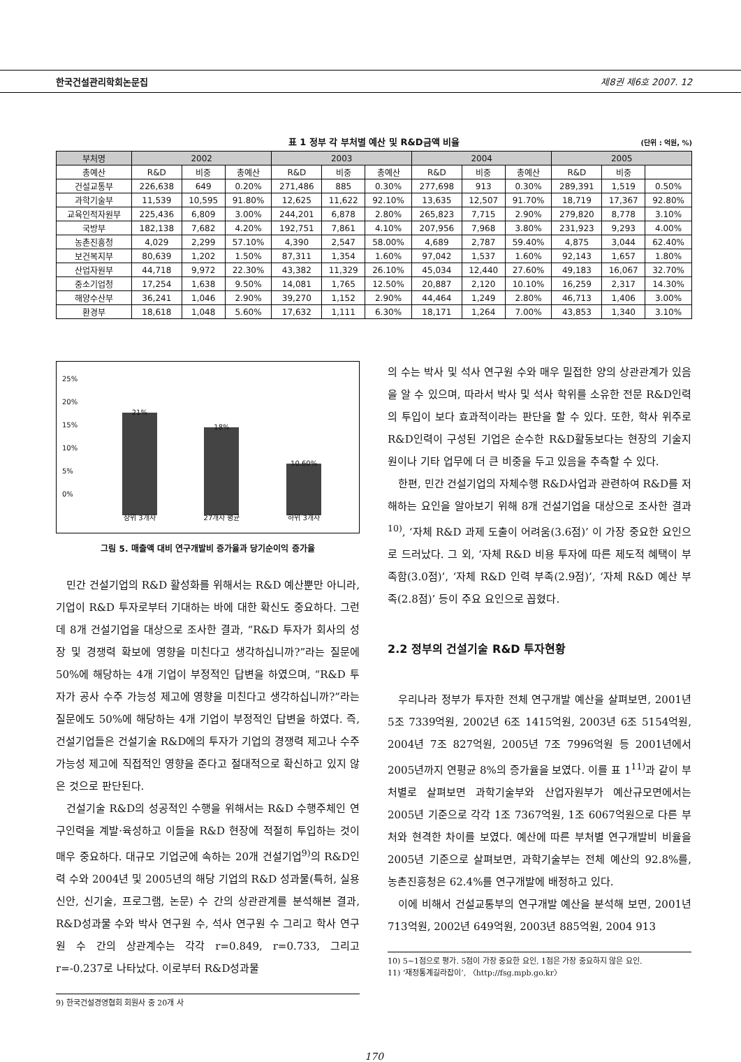한국건설관리학회논문집 제8권 제6호 2007. 12
표 1 정부 각 부처별 예산 및 R&D금액 비율 (단위 : 억원, %)
| 부처명 | 2002 | | | 2003 | | | 2004 | | | 2005 | | |
| --- | --- | --- | --- | --- | --- | --- | --- | --- | --- | --- | --- | --- |
| 총예산 | R&D | 비중 | 총예산 | R&D | 비중 | 총예산 | R&D | 비중 | 총예산 | R&D | 비중 | |
| 건설교통부 | 226,638 | 649 | 0.20% | 271,486 | 885 | 0.30% | 277,698 | 913 | 0.30% | 289,391 | 1,519 | 0.50% |
| 과학기술부 | 11,539 | 10,595 | 91.80% | 12,625 | 11,622 | 92.10% | 13,635 | 12,507 | 91.70% | 18,719 | 17,367 | 92.80% |
| 교육인적자원부 | 225,436 | 6,809 | 3.00% | 244,201 | 6,878 | 2.80% | 265,823 | 7,715 | 2.90% | 279,820 | 8,778 | 3.10% |
| 국방부 | 182,138 | 7,682 | 4.20% | 192,751 | 7,861 | 4.10% | 207,956 | 7,968 | 3.80% | 231,923 | 9,293 | 4.00% |
| 농촌진흥청 | 4,029 | 2,299 | 57.10% | 4,390 | 2,547 | 58.00% | 4,689 | 2,787 | 59.40% | 4,875 | 3,044 | 62.40% |
| 보건복지부 | 80,639 | 1,202 | 1.50% | 87,311 | 1,354 | 1.60% | 97,042 | 1,537 | 1.60% | 92,143 | 1,657 | 1.80% |
| 산업자원부 | 44,718 | 9,972 | 22.30% | 43,382 | 11,329 | 26.10% | 45,034 | 12,440 | 27.60% | 49,183 | 16,067 | 32.70% |
| 중소기업청 | 17,254 | 1,638 | 9.50% | 14,081 | 1,765 | 12.50% | 20,887 | 2,120 | 10.10% | 16,259 | 2,317 | 14.30% |
| 해양수산부 | 36,241 | 1,046 | 2.90% | 39,270 | 1,152 | 2.90% | 44,464 | 1,249 | 2.80% | 46,713 | 1,406 | 3.00% |
| 환경부 | 18,618 | 1,048 | 5.60% | 17,632 | 1,111 | 6.30% | 18,171 | 1,264 | 7.00% | 43,853 | 1,340 | 3.10% |
25%
20%
15%
10%
5%
0%
21%
상위 3개사
18%
27개사 평균
10.60%
하위 3개사
그림 5. 매출액 대비 연구개발비 증가율과 당기순이익 증가율
민간 건설기업의 R&D 활성화를 위해서는 R&D 예산뿐만 아니라, 기업이 R&D 투자로부터 기대하는 바에 대한 확신도 중요하다. 그런데 8개 건설기업을 대상으로 조사한 결과, “R&D 투자가 회사의 성장 및 경쟁력 확보에 영향을 미친다고 생각하십니까?”라는 질문에 50%에 해당하는 4개 기업이 부정적인 답변을 하였으며, “R&D 투자가 공사 수주 가능성 제고에 영향을 미친다고 생각하십니까?”라는 질문에도 50%에 해당하는 4개 기업이 부정적인 답변을 하였다. 즉, 건설기업들은 건설기술 R&D에의 투자가 기업의 경쟁력 제고나 수주가능성 제고에 직접적인 영향을 준다고 절대적으로 확신하고 있지 않은 것으로 판단된다.
건설기술 R&D의 성공적인 수행을 위해서는 R&D 수행주체인 연구인력을 계발·육성하고 이들을 R&D 현장에 적절히 투입하는 것이 매우 중요하다. 대규모 기업군에 속하는 20개 건설기업<sup>9)</sup>의 R&D인력 수와 2004년 및 2005년의 해당 기업의 R&D 성과물(특허, 실용신안, 신기술, 프로그램, 논문) 수 간의 상관관계를 분석해본 결과, R&D성과물 수와 박사 연구원 수, 석사 연구원 수 그리고 학사 연구원 수 간의 상관계수는 각각 r=0.849, r=0.733, 그리고 r=-0.237로 나타났다. 이로부터 R&D성과물
9) 한국건설경영협회 회원사 중 20개 사
의 수는 박사 및 석사 연구원 수와 매우 밀접한 양의 상관관계가 있음을 알 수 있으며, 따라서 박사 및 석사 학위를 소유한 전문 R&D인력의 투입이 보다 효과적이라는 판단을 할 수 있다. 또한, 학사 위주로 R&D인력이 구성된 기업은 순수한 R&D활동보다는 현장의 기술지원이나 기타 업무에 더 큰 비중을 두고 있음을 추측할 수 있다.
한편, 민간 건설기업의 자체수행 R&D사업과 관련하여 R&D를 저해하는 요인을 알아보기 위해 8개 건설기업을 대상으로 조사한 결과<sup>10)</sup>, ‘자체 R&D 과제 도출이 어려움(3.6점)’ 이 가장 중요한 요인으로 드러났다. 그 외, ‘자체 R&D 비용 투자에 따른 제도적 혜택이 부족함(3.0점)’, ‘자체 R&D 인력 부족(2.9점)’, ‘자체 R&D 예산 부족(2.8점)’ 등이 주요 요인으로 꼽혔다.
2.2 정부의 건설기술 R&D 투자현황
우리나라 정부가 투자한 전체 연구개발 예산을 살펴보면, 2001년 5조 7339억원, 2002년 6조 1415억원, 2003년 6조 5154억원, 2004년 7조 827억원, 2005년 7조 7996억원 등 2001년에서 2005년까지 연평균 8%의 증가율을 보였다. 이를 표 1<sup>11)</sup>과 같이 부처별로 살펴보면 과학기술부와 산업자원부가 예산규모면에서는 2005년 기준으로 각각 1조 7367억원, 1조 6067억원으로 다른 부처와 현격한 차이를 보였다. 예산에 따른 부처별 연구개발비 비율을 2005년 기준으로 살펴보면, 과학기술부는 전체 예산의 92.8%를, 농촌진흥청은 62.4%를 연구개발에 배정하고 있다.
이에 비해서 건설교통부의 연구개발 예산을 분석해 보면, 2001년 713억원, 2002년 649억원, 2003년 885억원, 2004 913
10) 5~1점으로 평가. 5점이 가장 중요한 요인, 1점은 가장 중요하지 않은 요인.
11) ‘재정통계길라잡이’, 〈http://fsg.mpb.go.kr〉
170